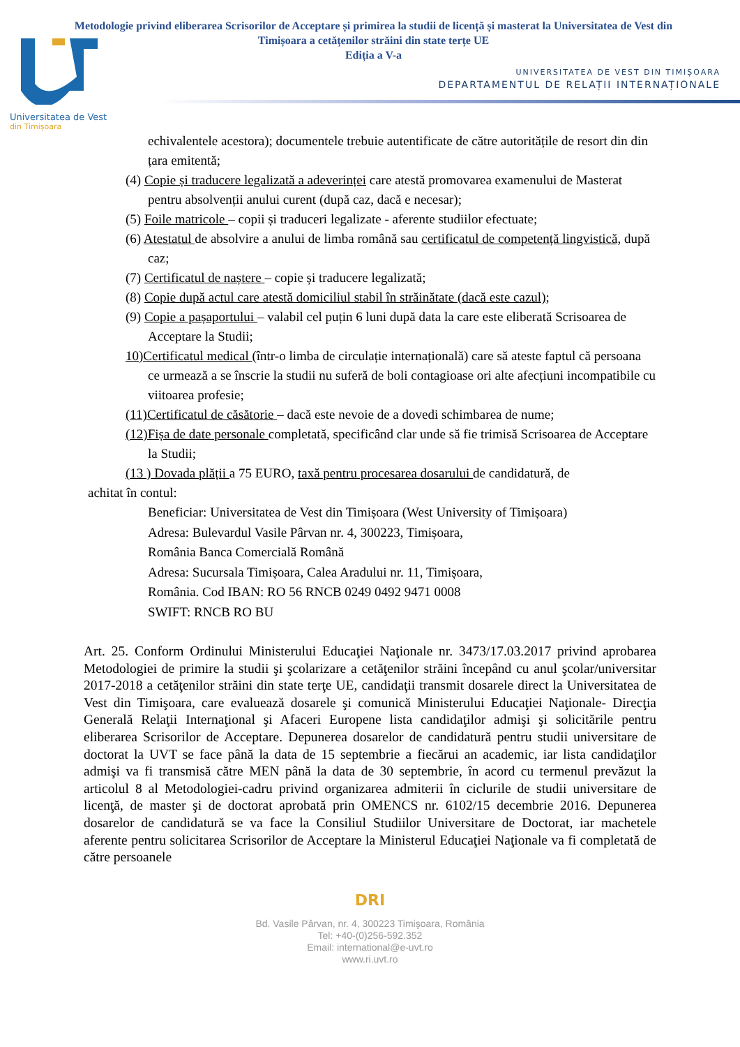Metodologie privind eliberarea Scrisorilor de Acceptare și primirea la studii de licență și masterat la Universitatea de Vest din Timișoara a cetățenilor străini din state terțe UE
Ediția a V-a
UNIVERSITATEA DE VEST DIN TIMIȘOARA
DEPARTAMENTUL DE RELAȚII INTERNAȚIONALE
Universitatea de Vest
din Timișoara
echivalentele acestora); documentele trebuie autentificate de către autoritățile de resort din din țara emitentă;
(4) Copie și traducere legalizată a adeverinței care atestă promovarea examenului de Masterat pentru absolvenții anului curent (după caz, dacă e necesar);
(5) Foile matricole – copii și traduceri legalizate - aferente studiilor efectuate;
(6) Atestatul de absolvire a anului de limba română sau certificatul de competență lingvistică, după caz;
(7) Certificatul de naștere – copie și traducere legalizată;
(8) Copie după actul care atestă domiciliul stabil în străinătate (dacă este cazul);
(9) Copie a pașaportului – valabil cel puțin 6 luni după data la care este eliberată Scrisoarea de Acceptare la Studii;
10)Certificatul medical (într-o limba de circulație internațională) care să ateste faptul că persoana
ce urmează a se înscrie la studii nu suferă de boli contagioase ori alte afecțiuni incompatibile cu viitoarea profesie;
(11)Certificatul de căsătorie – dacă este nevoie de a dovedi schimbarea de nume;
(12)Fișa de date personale completată, specificând clar unde să fie trimisă Scrisoarea de Acceptare la Studii;
(13 ) Dovada plății a 75 EURO, taxă pentru procesarea dosarului de candidatură, de
achitat în contul:
Beneficiar: Universitatea de Vest din Timișoara (West University of Timișoara)
Adresa: Bulevardul Vasile Pârvan nr. 4, 300223, Timișoara,
România Banca Comercială Română
Adresa: Sucursala Timișoara, Calea Aradului nr. 11, Timișoara,
România. Cod IBAN: RO 56 RNCB 0249 0492 9471 0008
SWIFT: RNCB RO BU
Art. 25. Conform Ordinului Ministerului Educaţiei Naţionale nr. 3473/17.03.2017 privind aprobarea Metodologiei de primire la studii şi şcolarizare a cetăţenilor străini începând cu anul şcolar/universitar 2017-2018 a cetăţenilor străini din state terţe UE, candidaţii transmit dosarele direct la Universitatea de Vest din Timişoara, care evaluează dosarele şi comunică Ministerului Educaţiei Naţionale- Direcţia Generală Relaţii Internaţional şi Afaceri Europene lista candidaţilor admişi şi solicitările pentru eliberarea Scrisorilor de Acceptare. Depunerea dosarelor de candidatură pentru studii universitare de doctorat la UVT se face până la data de 15 septembrie a fiecărui an academic, iar lista candidaţilor admişi va fi transmisă către MEN până la data de 30 septembrie, în acord cu termenul prevăzut la articolul 8 al Metodologiei-cadru privind organizarea admiterii în ciclurile de studii universitare de licenţă, de master şi de doctorat aprobată prin OMENCS nr. 6102/15 decembrie 2016. Depunerea dosarelor de candidatură se va face la Consiliul Studiilor Universitare de Doctorat, iar machetele aferente pentru solicitarea Scrisorilor de Acceptare la Ministerul Educaţiei Naţionale va fi completată de către persoanele
DRI
Bd. Vasile Pârvan, nr. 4, 300223 Timişoara, România
Tel: +40-(0)256-592.352
Email: international@e-uvt.ro
www.ri.uvt.ro